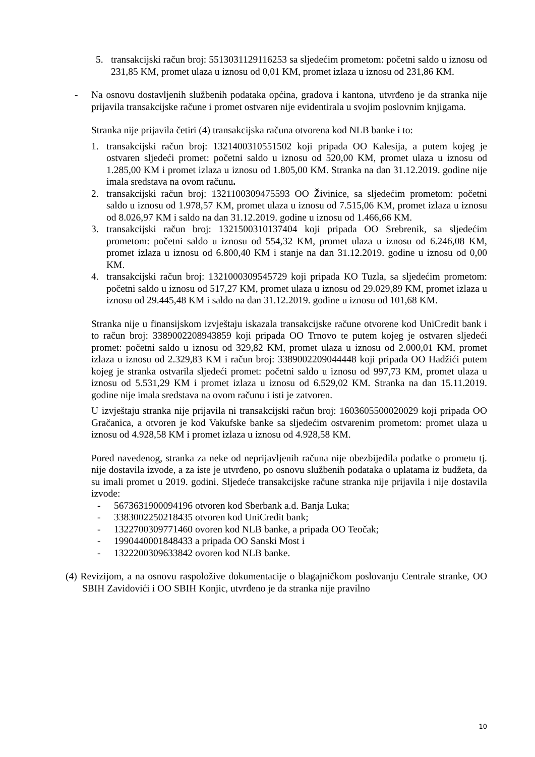5. transakcijski račun broj: 5513031129116253 sa sljedećim prometom: početni saldo u iznosu od 231,85 KM, promet ulaza u iznosu od 0,01 KM, promet izlaza u iznosu od 231,86 KM.
- Na osnovu dostavljenih službenih podataka općina, gradova i kantona, utvrđeno je da stranka nije prijavila transakcijske račune i promet ostvaren nije evidentirala u svojim poslovnim knjigama.
Stranka nije prijavila četiri (4) transakcijska računa otvorena kod NLB banke i to:
1. transakcijski račun broj: 1321400310551502 koji pripada OO Kalesija, a putem kojeg je ostvaren sljedeći promet: početni saldo u iznosu od 520,00 KM, promet ulaza u iznosu od 1.285,00 KM i promet izlaza u iznosu od 1.805,00 KM. Stranka na dan 31.12.2019. godine nije imala sredstava na ovom računu.
2. transakcijski račun broj: 1321100309475593 OO Živinice, sa sljedećim prometom: početni saldo u iznosu od 1.978,57 KM, promet ulaza u iznosu od 7.515,06 KM, promet izlaza u iznosu od 8.026,97 KM i saldo na dan 31.12.2019. godine u iznosu od 1.466,66 KM.
3. transakcijski račun broj: 1321500310137404 koji pripada OO Srebrenik, sa sljedećim prometom: početni saldo u iznosu od 554,32 KM, promet ulaza u iznosu od 6.246,08 KM, promet izlaza u iznosu od 6.800,40 KM i stanje na dan 31.12.2019. godine u iznosu od 0,00 KM.
4. transakcijski račun broj: 1321000309545729 koji pripada KO Tuzla, sa sljedećim prometom: početni saldo u iznosu od 517,27 KM, promet ulaza u iznosu od 29.029,89 KM, promet izlaza u iznosu od 29.445,48 KM i saldo na dan 31.12.2019. godine u iznosu od 101,68 KM.
Stranka nije u finansijskom izvještaju iskazala transakcijske račune otvorene kod UniCredit bank i to račun broj: 3389002208943859 koji pripada OO Trnovo te putem kojeg je ostvaren sljedeći promet: početni saldo u iznosu od 329,82 KM, promet ulaza u iznosu od 2.000,01 KM, promet izlaza u iznosu od 2.329,83 KM i račun broj: 3389002209044448 koji pripada OO Hadžići putem kojeg je stranka ostvarila sljedeći promet: početni saldo u iznosu od 997,73 KM, promet ulaza u iznosu od 5.531,29 KM i promet izlaza u iznosu od 6.529,02 KM. Stranka na dan 15.11.2019. godine nije imala sredstava na ovom računu i isti je zatvoren.
U izvještaju stranka nije prijavila ni transakcijski račun broj: 1603605500020029 koji pripada OO Gračanica, a otvoren je kod Vakufske banke sa sljedećim ostvarenim prometom: promet ulaza u iznosu od 4.928,58 KM i promet izlaza u iznosu od 4.928,58 KM.
Pored navedenog, stranka za neke od neprijavljenih računa nije obezbijedila podatke o prometu tj. nije dostavila izvode, a za iste je utvrđeno, po osnovu službenih podataka o uplatama iz budžeta, da su imali promet u 2019. godini. Sljedeće transakcijske račune stranka nije prijavila i nije dostavila izvode:
- 5673631900094196 otvoren kod Sberbank a.d. Banja Luka;
- 3383002250218435 otvoren kod UniCredit bank;
- 1322700309771460 ovoren kod NLB banke, a pripada OO Teočak;
- 1990440001848433 a pripada OO Sanski Most i
- 1322200309633842 ovoren kod NLB banke.
(4) Revizijom, a na osnovu raspoložive dokumentacije o blagajničkom poslovanju Centrale stranke, OO SBIH Zavidovići i OO SBIH Konjic, utvrđeno je da stranka nije pravilno
10